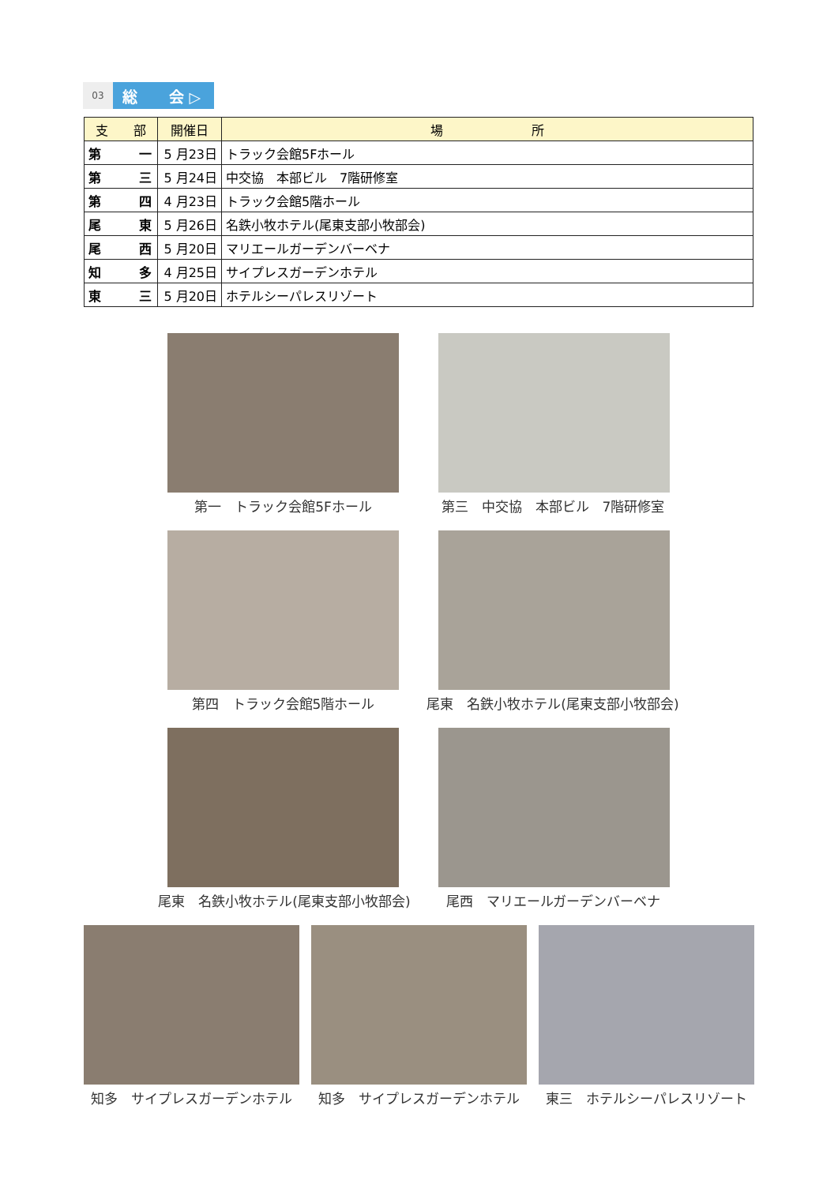03
総 会 ▷
| 支 部 | 開催日 | 場 所 |
| --- | --- | --- |
| 第 一 | 5 月23日 | トラック会館5Fホール |
| 第 三 | 5 月24日 | 中交協 本部ビル 7階研修室 |
| 第 四 | 4 月23日 | トラック会館5階ホール |
| 尾 東 | 5 月26日 | 名鉄小牧ホテル(尾東支部小牧部会) |
| 尾 西 | 5 月20日 | マリエールガーデンバーベナ |
| 知 多 | 4 月25日 | サイプレスガーデンホテル |
| 東 三 | 5 月20日 | ホテルシーパレスリゾート |
第一　トラック会館5Fホール 第三　中交協　本部ビル　7階研修室
第四　トラック会館5階ホール
尾東　名鉄小牧ホテル(尾東支部小牧部会)
尾東　名鉄小牧ホテル(尾東支部小牧部会)
尾西　マリエールガーデンバーベナ
知多　サイプレスガーデンホテル 知多　サイプレスガーデンホテル 東三　ホテルシーパレスリゾート